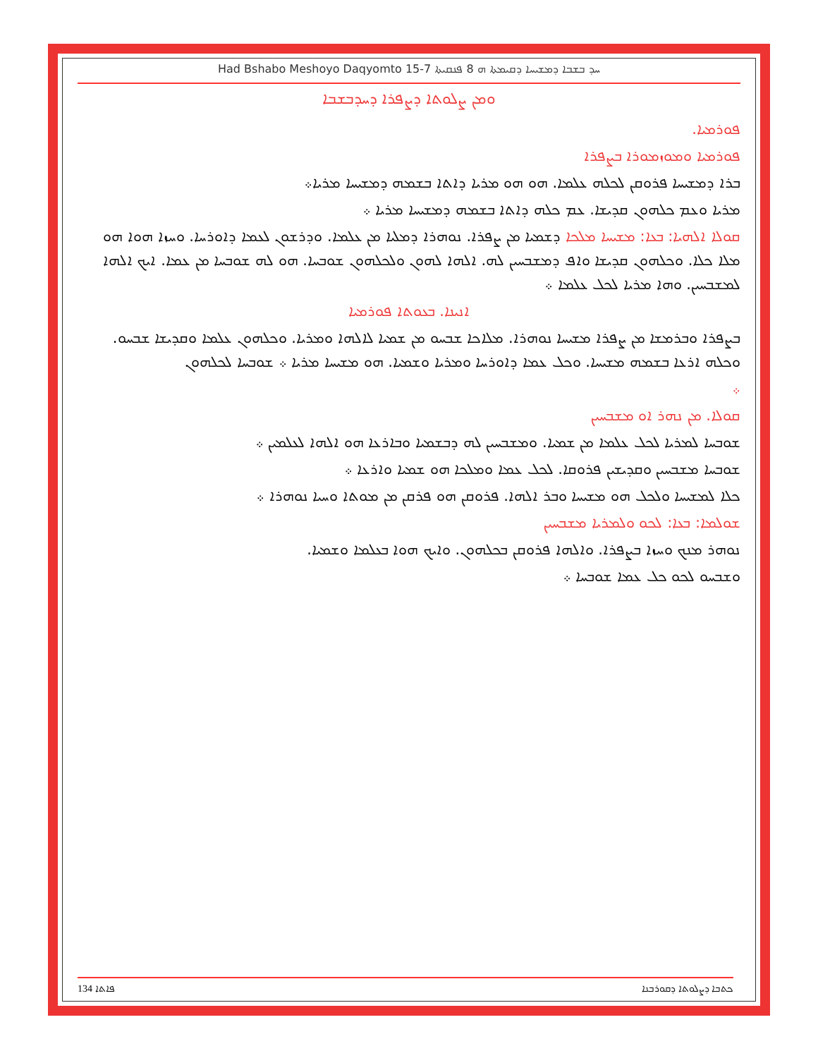Had Bshabo Meshoyo Daqyomto 15-7 ܚܕ ܒܫܒܐ ܕܡܫܝܚܐ ܕܩܝܡܬܐ ܗ 8 ܦܢܩܝܬܐ
ܘܡܢ ܨܠܘܬܐ ܕܨܦܪܐ ܕܚܕܒܫܒܐ
ܦܘܪܡܝܐ.
ܦܘܪܡܝܐ ܘܡܘܙܡܘܪܐ ܒܨܦܪܐ
ܒܪܐ ܕܡܫܝܚܐ ܦܪܘܩܢ ܠܟܠܗ ܥܠܡܐ. ܗܘ ܗܘ ܡܪܝܐ ܕܐܬܐ ܒܫܡܗ ܕܡܫܝܚܐ ܡܪܝܐ܀
ܡܪܝܐ ܘܥܡ ܟܠܗܘܢ ܩܕܝܫܐ. ܥܡ ܟܠܗ ܕܐܬܐ ܒܫܡܗ ܕܡܫܝܚܐ ܡܪܝܐ ܀
ܩܘܠܐ ܐܠܗܝܐ: ܒܥܐ: ܡܫܝܚܐ ܡܠܟܐ ܕܫܡܝܐ ܡܢ ܨܦܪܐ. ܢܘܗܪܐ ܕܡܠܝܐ ܡܢ ܥܠܡܐ. ܘܕܪܫܘܢ ܠܥܡܐ ܕܐܘܪܚܐ. ܘܚܙܐ ܗܘܐ ܗܘ ܡܠܐ ܟܠܐ. ܘܟܠܗܘܢ ܩܕܝܫܐ ܘܐܦ ܕܡܫܒܚܝܢ ܠܗ. ܐܠܗܐ ܠܗܘܢ ܘܠܟܠܗܘܢ ܫܘܒܚܐ. ܗܘ ܠܗ ܫܘܒܚܐ ܡܢ ܥܡܐ. ܐܝܟ ܐܠܗܐ ܠܡܫܒܚܝܢ. ܘܗܐ ܡܪܝܐ ܠܟܠ ܥܠܡܐ ܀
ܐܢܝܢܐ. ܒܥܘܬܐ ܦܘܪܡܝܐ
ܒܨܦܪܐ ܘܒܪܡܫܐ ܡܢ ܨܦܪܐ ܡܫܝܚܐ ܢܘܗܪܐ. ܡܠܐܟܐ ܫܒܚܘ ܡܢ ܫܡܝܐ ܠܐܠܗܐ ܘܡܪܝܐ. ܘܟܠܗܘܢ ܥܠܡܐ ܘܩܕܝܫܐ ܫܒܚܘ. ܘܟܠܗ ܐܪܥܐ ܒܫܡܗ ܡܫܝܚܐ. ܘܟܠ ܥܡܐ ܕܐܘܪܚܐ ܘܡܪܝܐ ܘܫܡܝܐ. ܗܘ ܡܫܝܚܐ ܡܪܝܐ ܀ ܫܘܒܚܐ ܠܟܠܗܘܢ
܀
ܩܘܠܐ. ܡܢ ܢܗܪ ܐܘ ܡܫܒܚܝܢ
ܫܘܒܚܐ ܠܡܪܝܐ ܠܟܠ ܥܠܡܐ ܡܢ ܫܡܝܐ. ܘܡܫܒܚܝܢ ܠܗ ܕܒܫܡܝܐ ܘܒܐܪܥܐ ܗܘ ܐܠܗܐ ܠܥܠܡܝܢ ܀
ܫܘܒܚܐ ܡܫܒܚܝܢ ܘܩܕܝܫܝܢ ܦܪܘܩܐ. ܠܟܠ ܥܡܐ ܘܡܠܟܐ ܗܘ ܫܡܝܐ ܘܐܪܥܐ ܀
ܟܠܐ ܠܡܫܝܚܐ ܘܠܟܠ ܗܘ ܡܫܝܚܐ ܘܒܪ ܐܠܗܐ. ܦܪܘܩܢ ܗܘ ܦܪܩܢ ܡܢ ܡܘܬܐ ܘܚܝܐ ܢܘܗܪܐ ܀
ܫܘܠܡܐ: ܒܥܐ: ܠܟܘ ܘܠܡܪܝܐ ܡܫܒܚܝܢ
ܢܘܗܪ ܡܢܟ ܘܚܙܐ ܒܨܦܪܐ. ܘܐܠܗܐ ܦܪܘܩܢ ܒܟܠܗܘܢ. ܘܐܝܟ ܗܘܐ ܒܥܠܡܐ ܘܫܡܝܐ.
ܘܫܒܚܘ ܠܟܘ ܟܠ ܥܡܐ ܫܘܒܚܐ ܀
134 ܦܐܬܐ ܟܬܒܐ ܕܨܠܘܬܐ ܕܩܘܪܒܢܐ